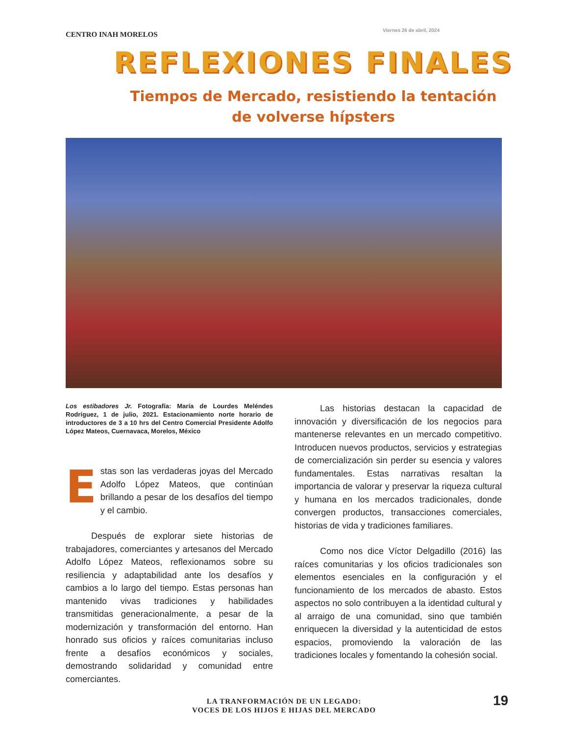CENTRO INAH MORELOS
Viernes 26 de abril, 2024
REFLEXIONES FINALES
Tiempos de Mercado, resistiendo la tentación
de volverse hípsters
Los estibadores Jr. Fotografía: María de Lourdes Meléndes Rodríguez, 1 de julio, 2021. Estacionamiento norte horario de introductores de 3 a 10 hrs del Centro Comercial Presidente Adolfo López Mateos, Cuernavaca, Morelos, México
Estas son las verdaderas joyas del Mercado Adolfo López Mateos, que continúan brillando a pesar de los desafíos del tiempo y el cambio.
Después de explorar siete historias de trabajadores, comerciantes y artesanos del Mercado Adolfo López Mateos, reflexionamos sobre su resiliencia y adaptabilidad ante los desafíos y cambios a lo largo del tiempo. Estas personas han mantenido vivas tradiciones y habilidades transmitidas generacionalmente, a pesar de la modernización y transformación del entorno. Han honrado sus oficios y raíces comunitarias incluso frente a desafíos económicos y sociales, demostrando solidaridad y comunidad entre comerciantes.
Las historias destacan la capacidad de innovación y diversificación de los negocios para mantenerse relevantes en un mercado competitivo. Introducen nuevos productos, servicios y estrategias de comercialización sin perder su esencia y valores fundamentales. Estas narrativas resaltan la importancia de valorar y preservar la riqueza cultural y humana en los mercados tradicionales, donde convergen productos, transacciones comerciales, historias de vida y tradiciones familiares.
Como nos dice Víctor Delgadillo (2016) las raíces comunitarias y los oficios tradicionales son elementos esenciales en la configuración y el funcionamiento de los mercados de abasto. Estos aspectos no solo contribuyen a la identidad cultural y al arraigo de una comunidad, sino que también enriquecen la diversidad y la autenticidad de estos espacios, promoviendo la valoración de las tradiciones locales y fomentando la cohesión social.
LA TRANFORMACIÓN DE UN LEGADO:
VOCES DE LOS HIJOS E HIJAS DEL MERCADO
19